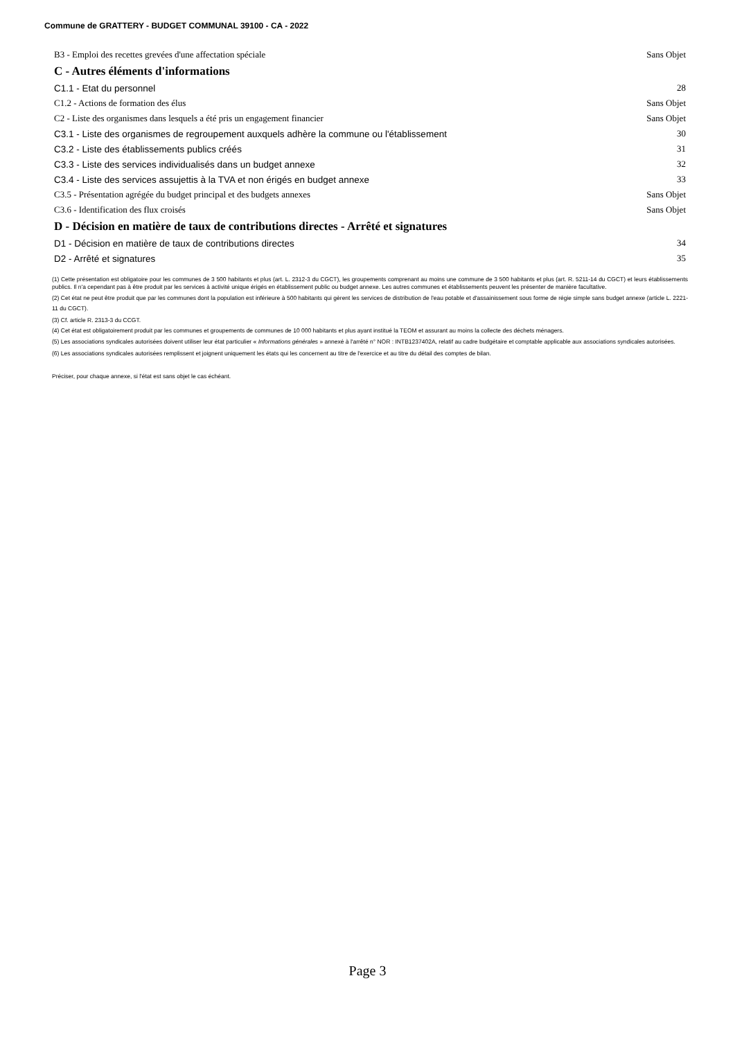Commune de GRATTERY - BUDGET COMMUNAL 39100 - CA - 2022
B3 - Emploi des recettes grevées d'une affectation spéciale Sans Objet
C - Autres éléments d'informations
C1.1 - Etat du personnel 28
C1.2 - Actions de formation des élus Sans Objet
C2 - Liste des organismes dans lesquels a été pris un engagement financier Sans Objet
C3.1 - Liste des organismes de regroupement auxquels adhère la commune ou l'établissement 30
C3.2 - Liste des établissements publics créés 31
C3.3 - Liste des services individualisés dans un budget annexe 32
C3.4 - Liste des services assujettis à la TVA et non érigés en budget annexe 33
C3.5 - Présentation agrégée du budget principal et des budgets annexes Sans Objet
C3.6 - Identification des flux croisés Sans Objet
D - Décision en matière de taux de contributions directes - Arrêté et signatures
D1 - Décision en matière de taux de contributions directes 34
D2 - Arrêté et signatures 35
(1) Cette présentation est obligatoire pour les communes de 3 500 habitants et plus (art. L. 2312-3 du CGCT), les groupements comprenant au moins une commune de 3 500 habitants et plus (art. R. 5211-14 du CGCT) et leurs établissements publics. Il n'a cependant pas à être produit par les services à activité unique érigés en établissement public ou budget annexe. Les autres communes et établissements peuvent les présenter de manière facultative.
(2) Cet état ne peut être produit que par les communes dont la population est inférieure à 500 habitants qui gèrent les services de distribution de l'eau potable et d'assainissement sous forme de régie simple sans budget annexe (article L. 2221-11 du CGCT).
(3) Cf. article R. 2313-3 du CCGT.
(4) Cet état est obligatoirement produit par les communes et groupements de communes de 10 000 habitants et plus ayant institué la TEOM et assurant au moins la collecte des déchets ménagers.
(5) Les associations syndicales autorisées doivent utiliser leur état particulier « Informations générales » annexé à l'arrêté n° NOR : INTB1237402A, relatif au cadre budgétaire et comptable applicable aux associations syndicales autorisées.
(6) Les associations syndicales autorisées remplissent et joignent uniquement les états qui les concernent au titre de l'exercice et au titre du détail des comptes de bilan.
Préciser, pour chaque annexe, si l'état est sans objet le cas échéant.
Page 3